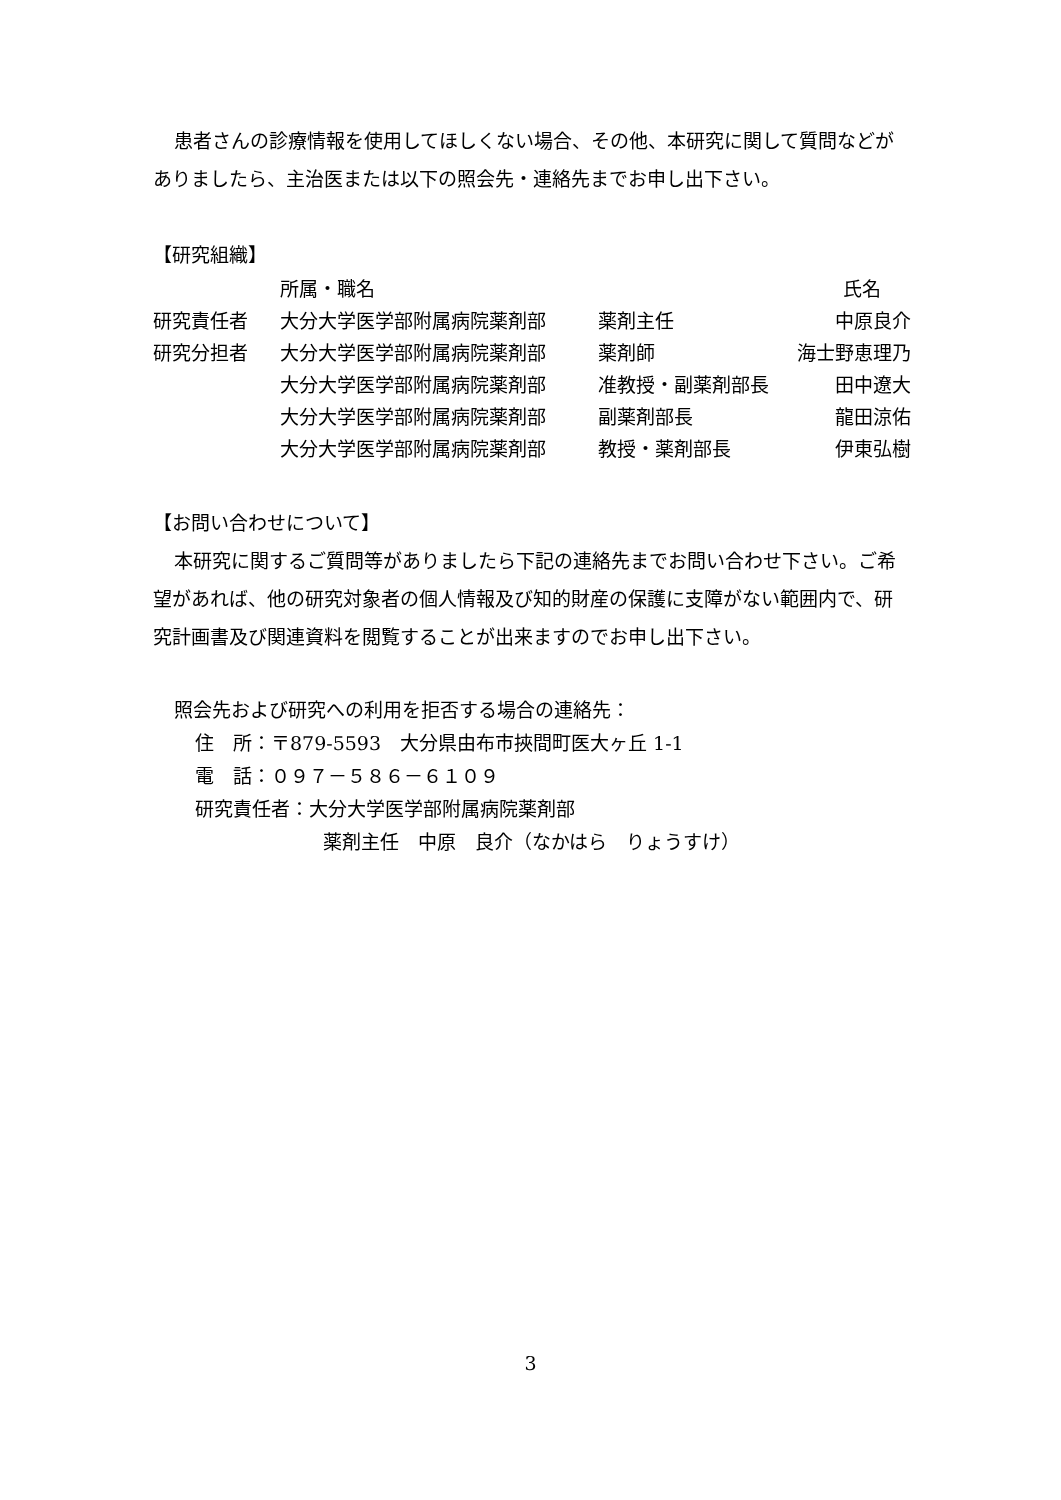患者さんの診療情報を使用してほしくない場合、その他、本研究に関して質問などがありましたら、主治医または以下の照会先・連絡先までお申し出下さい。
【研究組織】
| | 所属・職名 | | 氏名 |
| 研究責任者 | 大分大学医学部附属病院薬剤部 | 薬剤主任 | 中原良介 |
| 研究分担者 | 大分大学医学部附属病院薬剤部 | 薬剤師 | 海士野恵理乃 |
| | 大分大学医学部附属病院薬剤部 | 准教授・副薬剤部長 | 田中遼大 |
| | 大分大学医学部附属病院薬剤部 | 副薬剤部長 | 龍田涼佑 |
| | 大分大学医学部附属病院薬剤部 | 教授・薬剤部長 | 伊東弘樹 |
【お問い合わせについて】
本研究に関するご質問等がありましたら下記の連絡先までお問い合わせ下さい。ご希望があれば、他の研究対象者の個人情報及び知的財産の保護に支障がない範囲内で、研究計画書及び関連資料を閲覧することが出来ますのでお申し出下さい。
照会先および研究への利用を拒否する場合の連絡先：
住　所：〒879-5593　大分県由布市挾間町医大ヶ丘 1-1
電　話：０９７－５８６－６１０９
研究責任者：大分大学医学部附属病院薬剤部
薬剤主任　中原　良介（なかはら　りょうすけ）
3